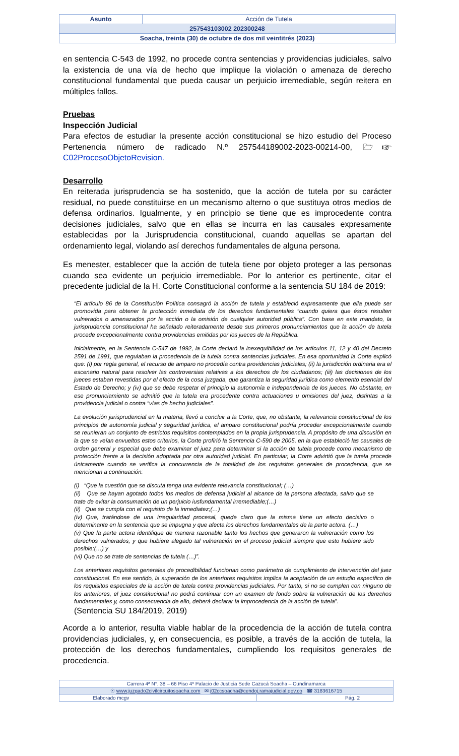| Asunto | Acción de Tutela |
| 257543103002 202300248 | |
| Soacha, treinta (30) de octubre de dos mil veintitrés (2023) | |
en sentencia C-543 de 1992, no procede contra sentencias y providencias judiciales, salvo la existencia de una vía de hecho que implique la violación o amenaza de derecho constitucional fundamental que pueda causar un perjuicio irremediable, según reitera en múltiples fallos.
Pruebas
Inspección Judicial
Para efectos de estudiar la presente acción constitucional se hizo estudio del Proceso Pertenencia número de radicado N.º 257544189002-2023-00214-00, 🗁☞ C02ProcesoObjetoRevision.
Desarrollo
En reiterada jurisprudencia se ha sostenido, que la acción de tutela por su carácter residual, no puede constituirse en un mecanismo alterno o que sustituya otros medios de defensa ordinarios. Igualmente, y en principio se tiene que es improcedente contra decisiones judiciales, salvo que en ellas se incurra en las causales expresamente establecidas por la Jurisprudencia constitucional, cuando aquellas se apartan del ordenamiento legal, violando así derechos fundamentales de alguna persona.
Es menester, establecer que la acción de tutela tiene por objeto proteger a las personas cuando sea evidente un perjuicio irremediable. Por lo anterior es pertinente, citar el precedente judicial de la H. Corte Constitucional conforme a la sentencia SU 184 de 2019:
“El artículo 86 de la Constitución Política consagró la acción de tutela y estableció expresamente que ella puede ser promovida para obtener la protección inmediata de los derechos fundamentales “cuando quiera que éstos resulten vulnerados o amenazados por la acción o la omisión de cualquier autoridad pública”. Con base en este mandato, la jurisprudencia constitucional ha señalado reiteradamente desde sus primeros pronunciamientos que la acción de tutela procede excepcionalmente contra providencias emitidas por los jueces de la República.
Inicialmente, en la Sentencia C-547 de 1992, la Corte declaró la inexequibilidad de los artículos 11, 12 y 40 del Decreto 2591 de 1991, que regulaban la procedencia de la tutela contra sentencias judiciales. En esa oportunidad la Corte explicó que: (i) por regla general, el recurso de amparo no procedía contra providencias judiciales; (ii) la jurisdicción ordinaria era el escenario natural para resolver las controversias relativas a los derechos de los ciudadanos; (iii) las decisiones de los jueces estaban revestidas por el efecto de la cosa juzgada, que garantiza la seguridad jurídica como elemento esencial del Estado de Derecho; y (iv) que se debe respetar el principio la autonomía e independencia de los jueces. No obstante, en ese pronunciamiento se admitió que la tutela era procedente contra actuaciones u omisiones del juez, distintas a la providencia judicial o contra “vías de hecho judiciales”.
La evolución jurisprudencial en la materia, llevó a concluir a la Corte, que, no obstante, la relevancia constitucional de los principios de autonomía judicial y seguridad jurídica, el amparo constitucional podría proceder excepcionalmente cuando se reunieran un conjunto de estrictos requisitos contemplados en la propia jurisprudencia. A propósito de una discusión en la que se veían envueltos estos criterios, la Corte profirió la Sentencia C-590 de 2005, en la que estableció las causales de orden general y especial que debe examinar el juez para determinar si la acción de tutela procede como mecanismo de protección frente a la decisión adoptada por otra autoridad judicial. En particular, la Corte advirtió que la tutela procede únicamente cuando se verifica la concurrencia de la totalidad de los requisitos generales de procedencia, que se mencionan a continuación:
(i) “Que la cuestión que se discuta tenga una evidente relevancia constitucional; (…)
(ii) Que se hayan agotado todos los medios de defensa judicial al alcance de la persona afectada, salvo que se trate de evitar la consumación de un perjuicio iusfundamental irremediable;(…)
(ii) Que se cumpla con el requisito de la inmediatez;(…)
(iv) Que, tratándose de una irregularidad procesal, quede claro que la misma tiene un efecto decisivo o determinante en la sentencia que se impugna y que afecta los derechos fundamentales de la parte actora. (…)
(v) Que la parte actora identifique de manera razonable tanto los hechos que generaron la vulneración como los derechos vulnerados, y que hubiere alegado tal vulneración en el proceso judicial siempre que esto hubiere sido posible;(…) y
(vi) Que no se trate de sentencias de tutela (…)”.
Los anteriores requisitos generales de procedibilidad funcionan como parámetro de cumplimiento de intervención del juez constitucional. En ese sentido, la superación de los anteriores requisitos implica la aceptación de un estudio específico de los requisitos especiales de la acción de tutela contra providencias judiciales. Por tanto, si no se cumplen con ninguno de los anteriores, el juez constitucional no podrá continuar con un examen de fondo sobre la vulneración de los derechos fundamentales y, como consecuencia de ello, deberá declarar la improcedencia de la acción de tutela”.
(Sentencia SU 184/2019, 2019)
Acorde a lo anterior, resulta viable hablar de la procedencia de la acción de tutela contra providencias judiciales, y, en consecuencia, es posible, a través de la acción de tutela, la protección de los derechos fundamentales, cumpliendo los requisitos generales de procedencia.
| Carrera 4ª N°. 38 – 66 Piso 4º Palacio de Justicia Sede Cazucá Soacha – Cundinamarca | |
| ☉ www.juzgado2civilcircuitosoacha.com ✉ j02ccsoacha@cendoj.ramajudicial.gov.co ☎ 3183616715 | |
| Elaborado mcgv | Pág. 2 |